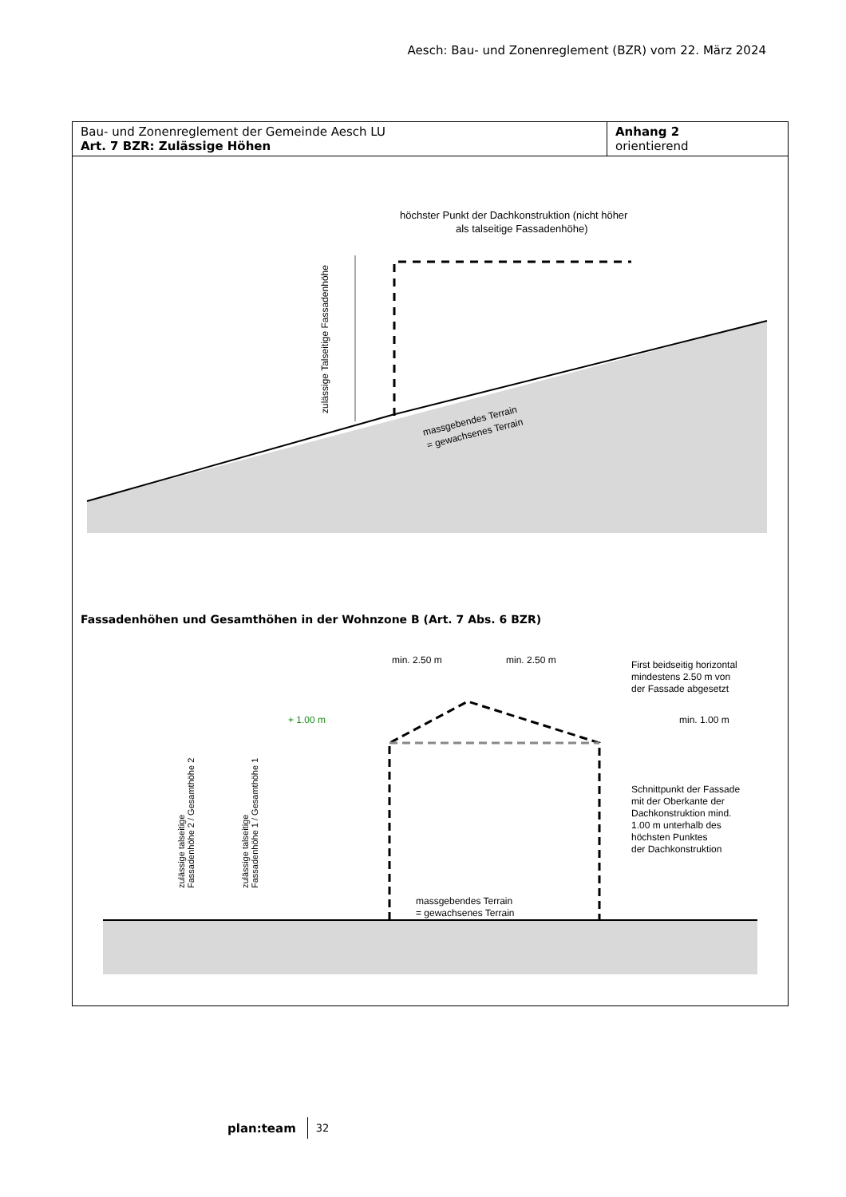Aesch: Bau- und Zonenreglement (BZR) vom 22. März 2024
| Bau- und Zonenreglement der Gemeinde Aesch LU Art. 7 BZR: Zulässige Höhen | Anhang 2 orientierend |
höchster Punkt der Dachkonstruktion (nicht höher
als talseitige Fassadenhöhe)
massgebendes Terrain
= gewachsenes Terrain
zulässige Talseitige Fassadenhöhe
Fassadenhöhen und Gesamthöhen in der Wohnzone B (Art. 7 Abs. 6 BZR)
min. 2.50 m
min. 2.50 m
First beidseitig horizontal
mindestens 2.50 m von
der Fassade abgesetzt
+ 1.00 m
min. 1.00 m
Schnittpunkt der Fassade
mit der Oberkante der
Dachkonstruktion mind.
1.00 m unterhalb des
höchsten Punktes
der Dachkonstruktion
massgebendes Terrain
= gewachsenes Terrain
zulässige talseitige
Fassadenhöhe 2 / Gesamthöhe 2
zulässige talseitige
Fassadenhöhe 1 / Gesamthöhe 1
plan:team 32